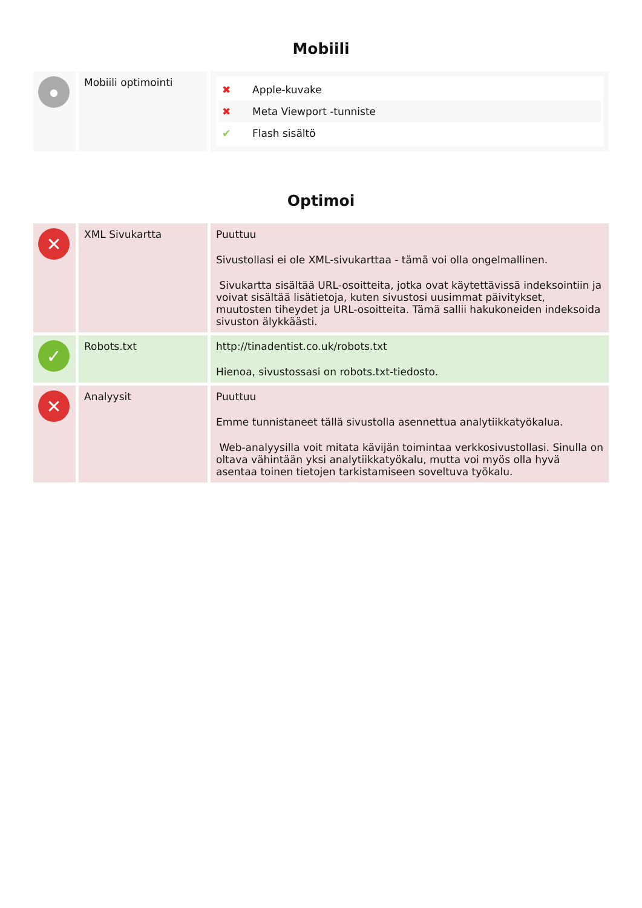Mobiili
| ● | Mobiili optimointi | ✖ Apple-kuvake ✖ Meta Viewport -tunniste ✔ Flash sisältö |
Optimoi
| ✕ | XML Sivukartta | Puuttuu Sivustollasi ei ole XML-sivukarttaa - tämä voi olla ongelmallinen. Sivukartta sisältää URL-osoitteita, jotka ovat käytettävissä indeksointiin ja voivat sisältää lisätietoja, kuten sivustosi uusimmat päivitykset, muutosten tiheydet ja URL-osoitteita. Tämä sallii hakukoneiden indeksoida sivuston älykkäästi. |
| ✓ | Robots.txt | http://tinadentist.co.uk/robots.txt Hienoa, sivustossasi on robots.txt-tiedosto. |
| ✕ | Analyysit | Puuttuu Emme tunnistaneet tällä sivustolla asennettua analytiikkatyökalua. Web-analyysilla voit mitata kävijän toimintaa verkkosivustollasi. Sinulla on oltava vähintään yksi analytiikkatyökalu, mutta voi myös olla hyvä asentaa toinen tietojen tarkistamiseen soveltuva työkalu. |